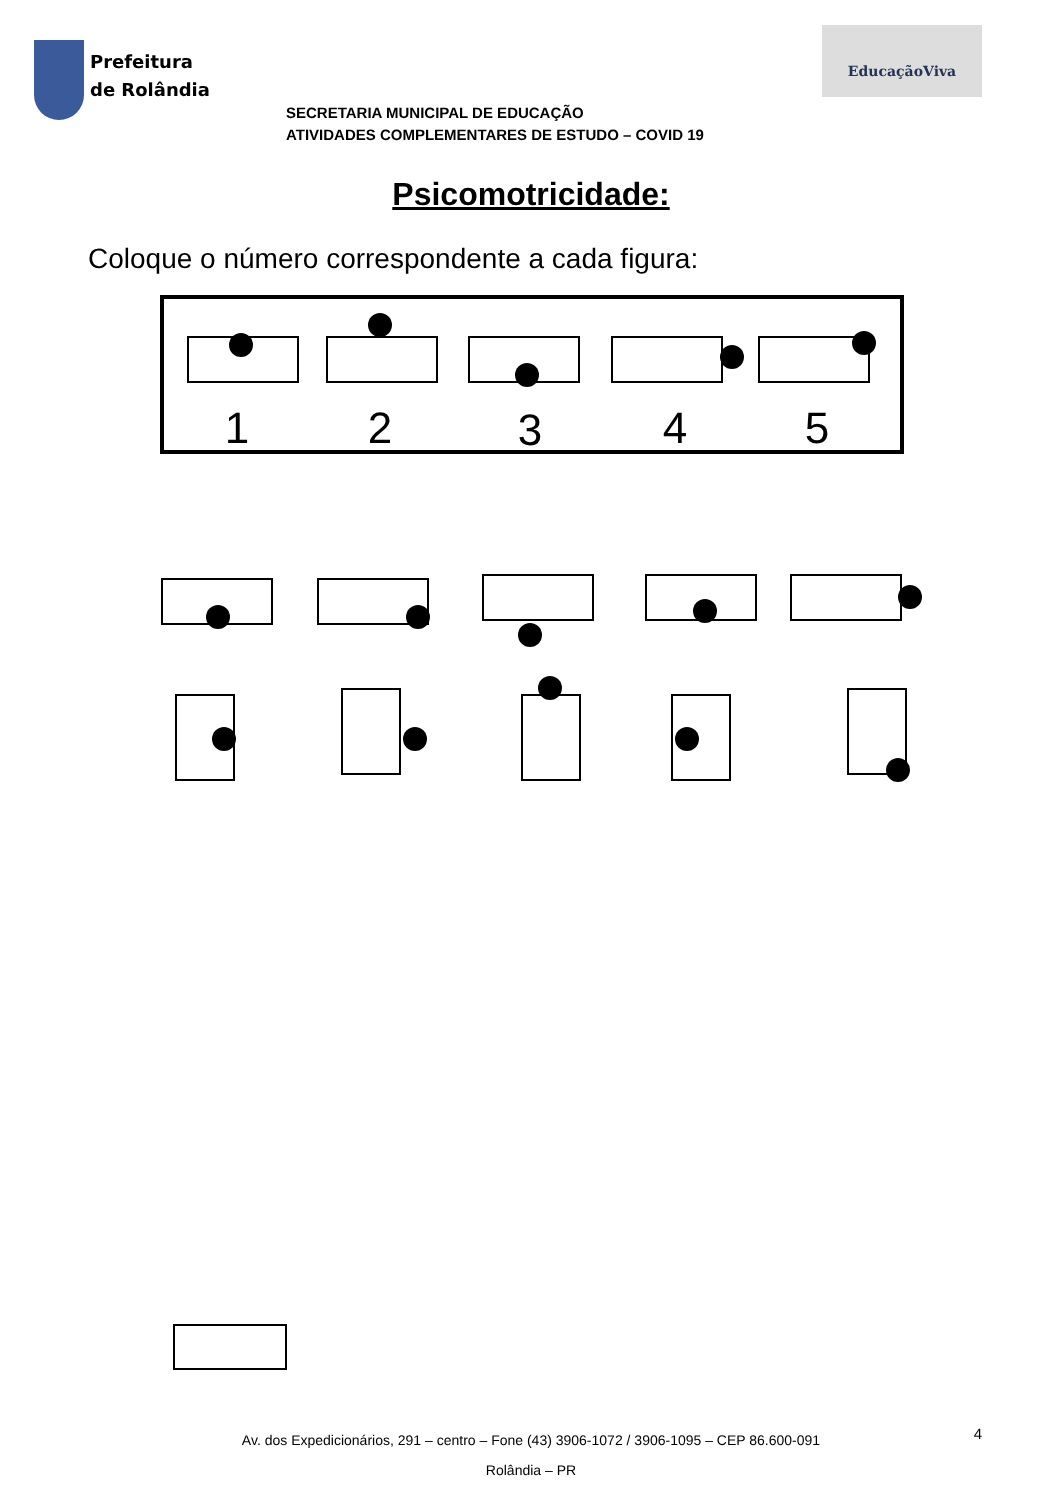Prefeitura
de Rolândia
EducaçãoViva
SECRETARIA MUNICIPAL DE EDUCAÇÃO
ATIVIDADES COMPLEMENTARES DE ESTUDO – COVID 19
Psicomotricidade:
Coloque o número correspondente a cada figura:
1
2
3
4
5
Av. dos Expedicionários, 291 – centro – Fone (43) 3906-1072 / 3906-1095 – CEP 86.600-091
Rolândia – PR
4